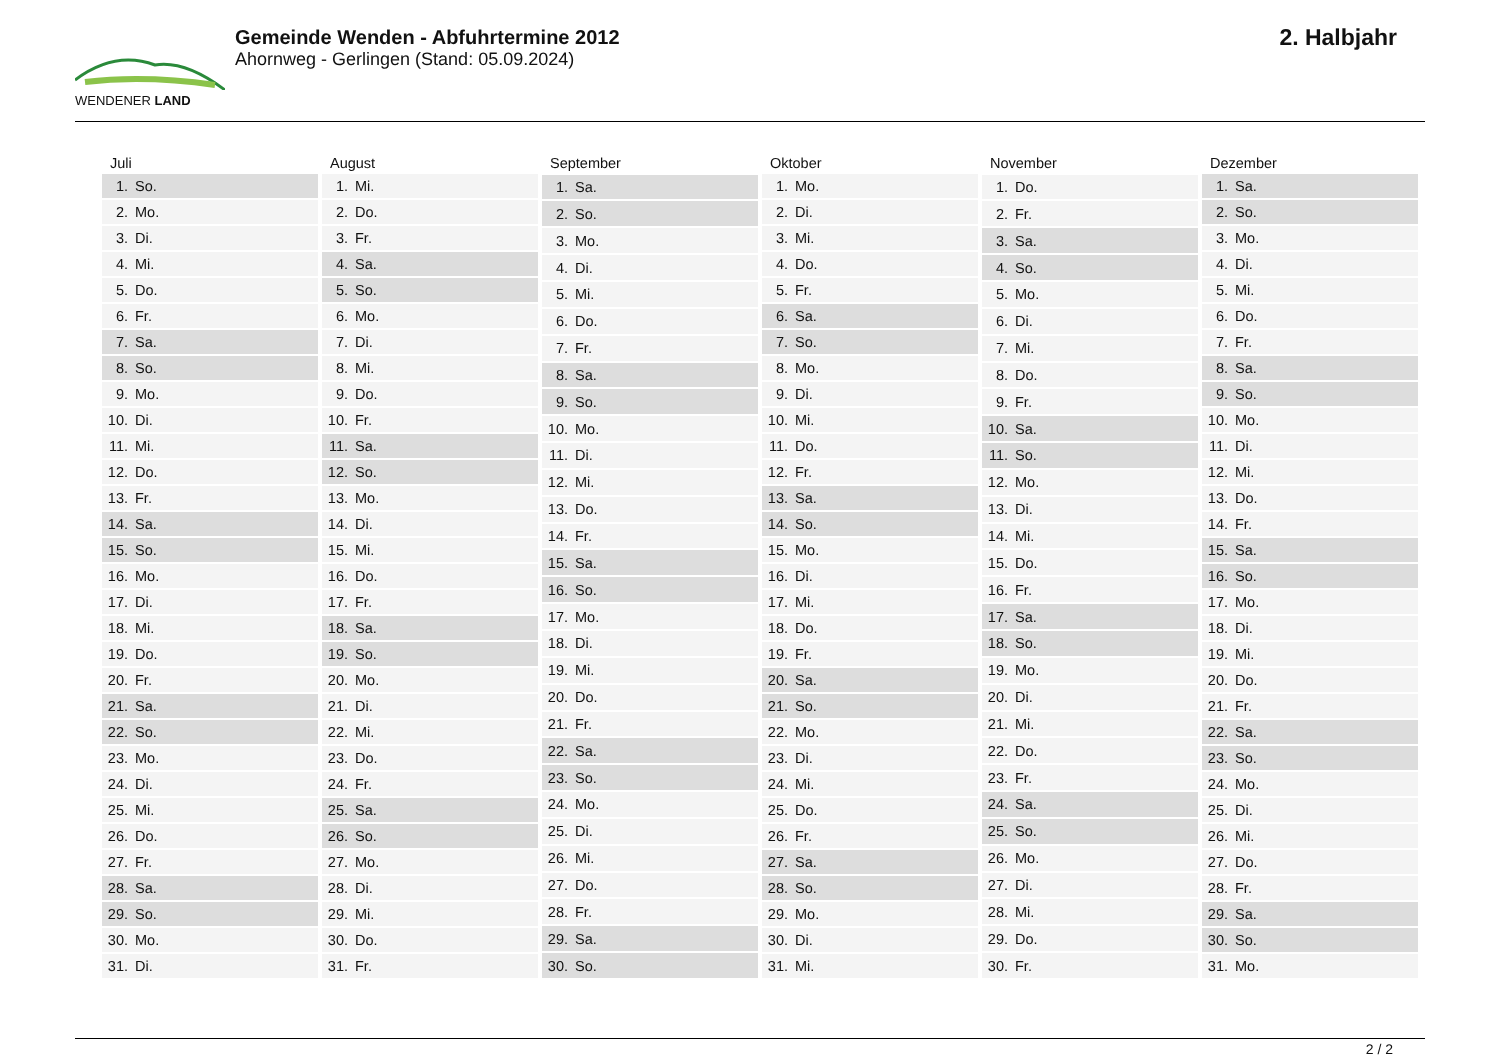WENDENER LAND
Gemeinde Wenden - Abfuhrtermine 2012
Ahornweg - Gerlingen (Stand: 05.09.2024)
2. Halbjahr
| Juli | |
| --- | --- |
| 1. | So. |
| 2. | Mo. |
| 3. | Di. |
| 4. | Mi. |
| 5. | Do. |
| 6. | Fr. |
| 7. | Sa. |
| 8. | So. |
| 9. | Mo. |
| 10. | Di. |
| 11. | Mi. |
| 12. | Do. |
| 13. | Fr. |
| 14. | Sa. |
| 15. | So. |
| 16. | Mo. |
| 17. | Di. |
| 18. | Mi. |
| 19. | Do. |
| 20. | Fr. |
| 21. | Sa. |
| 22. | So. |
| 23. | Mo. |
| 24. | Di. |
| 25. | Mi. |
| 26. | Do. |
| 27. | Fr. |
| 28. | Sa. |
| 29. | So. |
| 30. | Mo. |
| 31. | Di. |
| August | |
| --- | --- |
| 1. | Mi. |
| 2. | Do. |
| 3. | Fr. |
| 4. | Sa. |
| 5. | So. |
| 6. | Mo. |
| 7. | Di. |
| 8. | Mi. |
| 9. | Do. |
| 10. | Fr. |
| 11. | Sa. |
| 12. | So. |
| 13. | Mo. |
| 14. | Di. |
| 15. | Mi. |
| 16. | Do. |
| 17. | Fr. |
| 18. | Sa. |
| 19. | So. |
| 20. | Mo. |
| 21. | Di. |
| 22. | Mi. |
| 23. | Do. |
| 24. | Fr. |
| 25. | Sa. |
| 26. | So. |
| 27. | Mo. |
| 28. | Di. |
| 29. | Mi. |
| 30. | Do. |
| 31. | Fr. |
| September | |
| --- | --- |
| 1. | Sa. |
| 2. | So. |
| 3. | Mo. |
| 4. | Di. |
| 5. | Mi. |
| 6. | Do. |
| 7. | Fr. |
| 8. | Sa. |
| 9. | So. |
| 10. | Mo. |
| 11. | Di. |
| 12. | Mi. |
| 13. | Do. |
| 14. | Fr. |
| 15. | Sa. |
| 16. | So. |
| 17. | Mo. |
| 18. | Di. |
| 19. | Mi. |
| 20. | Do. |
| 21. | Fr. |
| 22. | Sa. |
| 23. | So. |
| 24. | Mo. |
| 25. | Di. |
| 26. | Mi. |
| 27. | Do. |
| 28. | Fr. |
| 29. | Sa. |
| 30. | So. |
| Oktober | |
| --- | --- |
| 1. | Mo. |
| 2. | Di. |
| 3. | Mi. |
| 4. | Do. |
| 5. | Fr. |
| 6. | Sa. |
| 7. | So. |
| 8. | Mo. |
| 9. | Di. |
| 10. | Mi. |
| 11. | Do. |
| 12. | Fr. |
| 13. | Sa. |
| 14. | So. |
| 15. | Mo. |
| 16. | Di. |
| 17. | Mi. |
| 18. | Do. |
| 19. | Fr. |
| 20. | Sa. |
| 21. | So. |
| 22. | Mo. |
| 23. | Di. |
| 24. | Mi. |
| 25. | Do. |
| 26. | Fr. |
| 27. | Sa. |
| 28. | So. |
| 29. | Mo. |
| 30. | Di. |
| 31. | Mi. |
| November | |
| --- | --- |
| 1. | Do. |
| 2. | Fr. |
| 3. | Sa. |
| 4. | So. |
| 5. | Mo. |
| 6. | Di. |
| 7. | Mi. |
| 8. | Do. |
| 9. | Fr. |
| 10. | Sa. |
| 11. | So. |
| 12. | Mo. |
| 13. | Di. |
| 14. | Mi. |
| 15. | Do. |
| 16. | Fr. |
| 17. | Sa. |
| 18. | So. |
| 19. | Mo. |
| 20. | Di. |
| 21. | Mi. |
| 22. | Do. |
| 23. | Fr. |
| 24. | Sa. |
| 25. | So. |
| 26. | Mo. |
| 27. | Di. |
| 28. | Mi. |
| 29. | Do. |
| 30. | Fr. |
| Dezember | |
| --- | --- |
| 1. | Sa. |
| 2. | So. |
| 3. | Mo. |
| 4. | Di. |
| 5. | Mi. |
| 6. | Do. |
| 7. | Fr. |
| 8. | Sa. |
| 9. | So. |
| 10. | Mo. |
| 11. | Di. |
| 12. | Mi. |
| 13. | Do. |
| 14. | Fr. |
| 15. | Sa. |
| 16. | So. |
| 17. | Mo. |
| 18. | Di. |
| 19. | Mi. |
| 20. | Do. |
| 21. | Fr. |
| 22. | Sa. |
| 23. | So. |
| 24. | Mo. |
| 25. | Di. |
| 26. | Mi. |
| 27. | Do. |
| 28. | Fr. |
| 29. | Sa. |
| 30. | So. |
| 31. | Mo. |
2 / 2